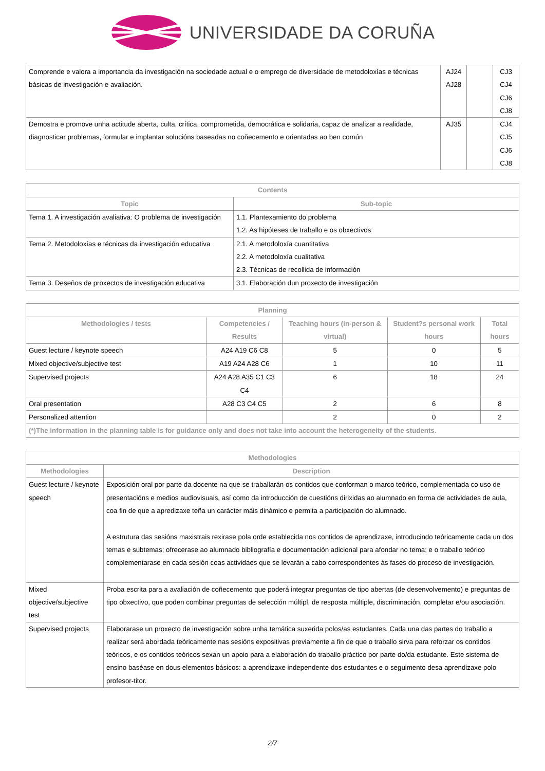UNIVERSIDADE DA CORUÑA
| Comprende e valora a importancia da investigación na sociedade actual e o emprego de diversidade de metodoloxías e técnicas básicas de investigación e avaliación. | AJ24 AJ28 | | CJ3 CJ4 CJ6 CJ8 |
| Demostra e promove unha actitude aberta, culta, crítica, comprometida, democrática e solidaria, capaz de analizar a realidade, diagnosticar problemas, formular e implantar solucións baseadas no coñecemento e orientadas ao ben común | AJ35 | | CJ4 CJ5 CJ6 CJ8 |
| Contents | |
| --- | --- |
| Topic | Sub-topic |
| Tema 1. A investigación avaliativa: O problema de investigación | 1.1. Plantexamiento do problema 1.2. As hipóteses de traballo e os obxectivos |
| Tema 2. Metodoloxías e técnicas da investigación educativa | 2.1. A metodoloxía cuantitativa 2.2. A metodoloxía cualitativa 2.3. Técnicas de recollida de información |
| Tema 3. Deseños de proxectos de investigación educativa | 3.1. Elaboración dun proxecto de investigación |
| Planning | | | | |
| --- | --- | --- | --- | --- |
| Methodologies / tests | Competencies / Results | Teaching hours (in-person & virtual) | Student?s personal work hours | Total hours |
| Guest lecture / keynote speech | A24 A19 C6 C8 | 5 | 0 | 5 |
| Mixed objective/subjective test | A19 A24 A28 C6 | 1 | 10 | 11 |
| Supervised projects | A24 A28 A35 C1 C3 C4 | 6 | 18 | 24 |
| Oral presentation | A28 C3 C4 C5 | 2 | 6 | 8 |
| Personalized attention | | 2 | 0 | 2 |
| (*)The information in the planning table is for guidance only and does not take into account the heterogeneity of the students. | | | | |
| Methodologies | |
| --- | --- |
| Methodologies | Description |
| Guest lecture / keynote speech | Exposición oral por parte da docente na que se traballarán os contidos que conforman o marco teórico, complementada co uso de presentacións e medios audiovisuais, así como da introducción de cuestións dirixidas ao alumnado en forma de actividades de aula, coa fin de que a apredizaxe teña un carácter máis dinámico e permita a participación do alumnado. A estrutura das sesións maxistrais rexirase pola orde establecida nos contidos de aprendizaxe, introducindo teóricamente cada un dos temas e subtemas; ofrecerase ao alumnado bibliografía e documentación adicional para afondar no tema; e o traballo teórico complementarase en cada sesión coas actividaes que se levarán a cabo correspondentes ás fases do proceso de investigación. |
| Mixed objective/subjective test | Proba escrita para a avaliación de coñecemento que poderá integrar preguntas de tipo abertas (de desenvolvemento) e preguntas de tipo obxectivo, que poden combinar preguntas de selección múltipl, de resposta múltiple, discriminación, completar e/ou asociación. |
| Supervised projects | Elaborarase un proxecto de investigación sobre unha temática suxerida polos/as estudantes. Cada una das partes do traballo a realizar será abordada teóricamente nas sesións expositivas previamente a fin de que o traballo sirva para reforzar os contidos teóricos, e os contidos teóricos sexan un apoio para a elaboración do traballo práctico por parte do/da estudante. Este sistema de ensino baséase en dous elementos básicos: a aprendizaxe independente dos estudantes e o seguimento desa aprendizaxe polo profesor-titor. |
2/7